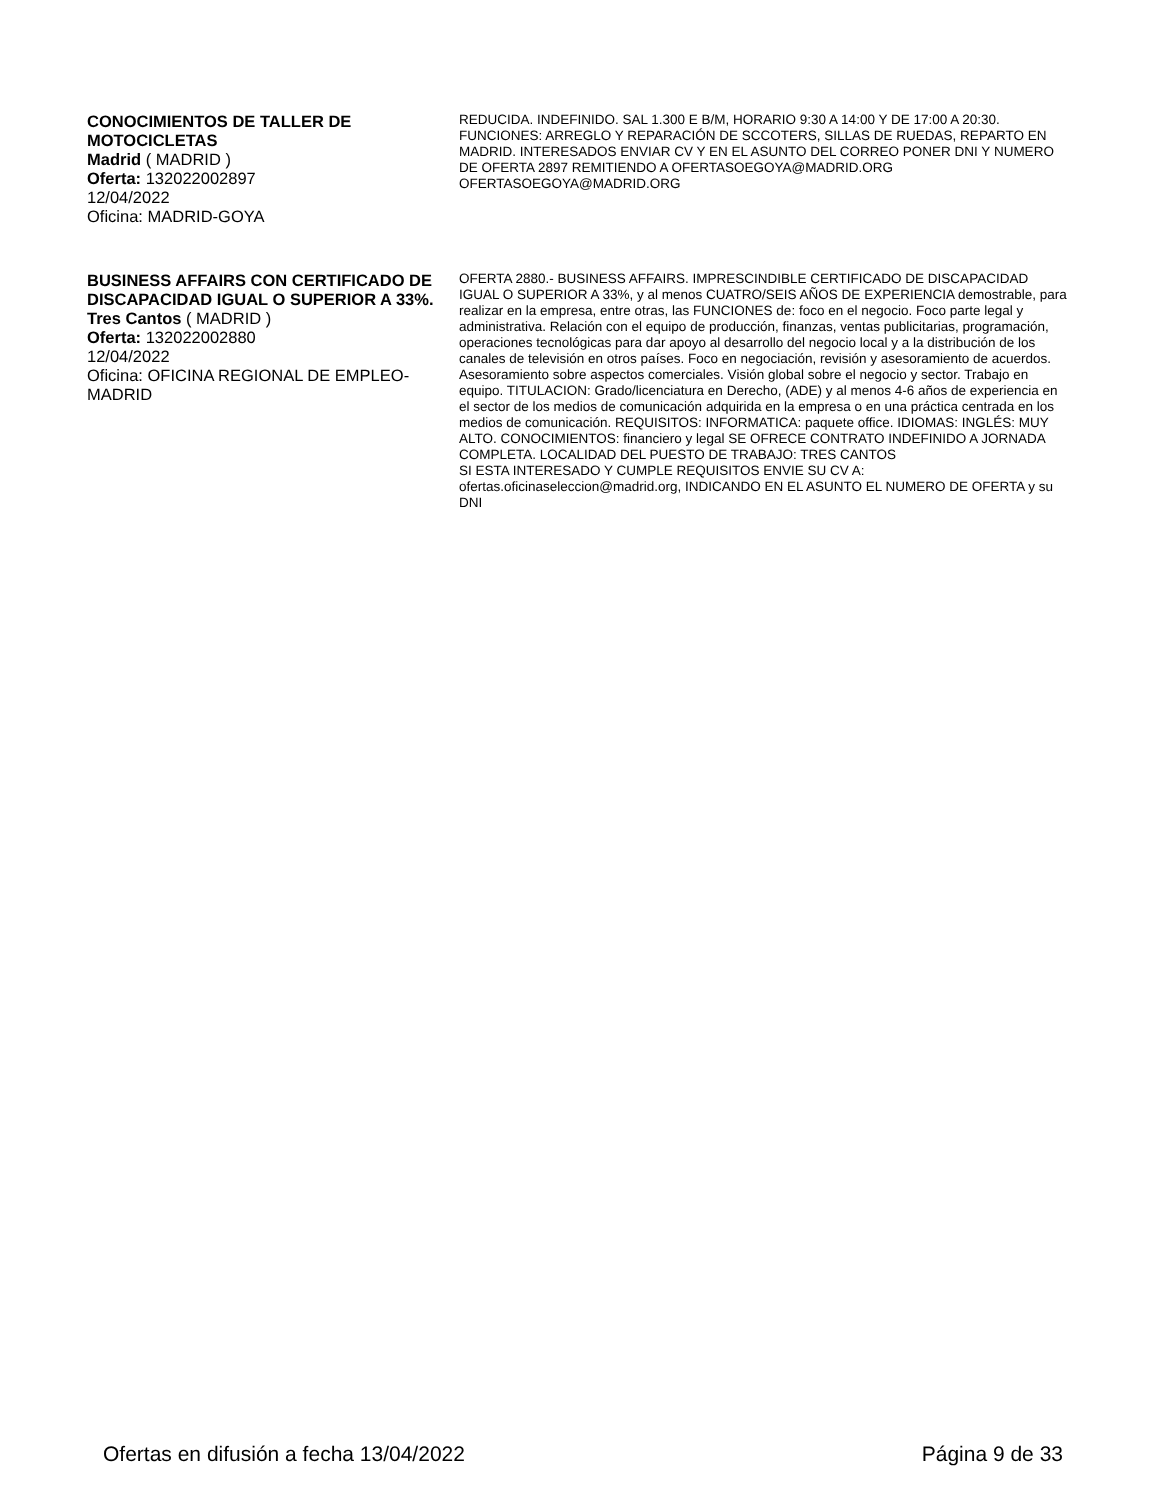CONOCIMIENTOS DE TALLER DE MOTOCICLETAS
Madrid ( MADRID )
Oferta: 132022002897
12/04/2022
Oficina: MADRID-GOYA
REDUCIDA. INDEFINIDO. SAL 1.300 E B/M, HORARIO 9:30 A 14:00 Y DE 17:00 A 20:30. FUNCIONES: ARREGLO Y REPARACIÓN DE SCCOTERS, SILLAS DE RUEDAS, REPARTO EN MADRID. INTERESADOS ENVIAR CV Y EN EL ASUNTO DEL CORREO PONER DNI Y NUMERO DE OFERTA 2897 REMITIENDO A OFERTASOEGOYA@MADRID.ORG
OFERTASOEGOYA@MADRID.ORG
BUSINESS AFFAIRS CON CERTIFICADO DE DISCAPACIDAD IGUAL O SUPERIOR A 33%.
Tres Cantos ( MADRID )
Oferta: 132022002880
12/04/2022
Oficina: OFICINA REGIONAL DE EMPLEO-MADRID
OFERTA 2880.- BUSINESS AFFAIRS. IMPRESCINDIBLE CERTIFICADO DE DISCAPACIDAD IGUAL O SUPERIOR A 33%, y al menos CUATRO/SEIS AÑOS DE EXPERIENCIA demostrable, para realizar en la empresa, entre otras, las FUNCIONES de: foco en el negocio. Foco parte legal y administrativa. Relación con el equipo de producción, finanzas, ventas publicitarias, programación, operaciones tecnológicas para dar apoyo al desarrollo del negocio local y a la distribución de los canales de televisión en otros países. Foco en negociación, revisión y asesoramiento de acuerdos. Asesoramiento sobre aspectos comerciales. Visión global sobre el negocio y sector. Trabajo en equipo. TITULACION: Grado/licenciatura en Derecho, (ADE) y al menos 4-6 años de experiencia en el sector de los medios de comunicación adquirida en la empresa o en una práctica centrada en los medios de comunicación. REQUISITOS: INFORMATICA: paquete office. IDIOMAS: INGLÉS: MUY ALTO. CONOCIMIENTOS: financiero y legal SE OFRECE CONTRATO INDEFINIDO A JORNADA COMPLETA. LOCALIDAD DEL PUESTO DE TRABAJO: TRES CANTOS
SI ESTA INTERESADO Y CUMPLE REQUISITOS ENVIE SU CV A: ofertas.oficinaseleccion@madrid.org, INDICANDO EN EL ASUNTO EL NUMERO DE OFERTA y su DNI
Ofertas en difusión a fecha 13/04/2022 Página 9 de 33